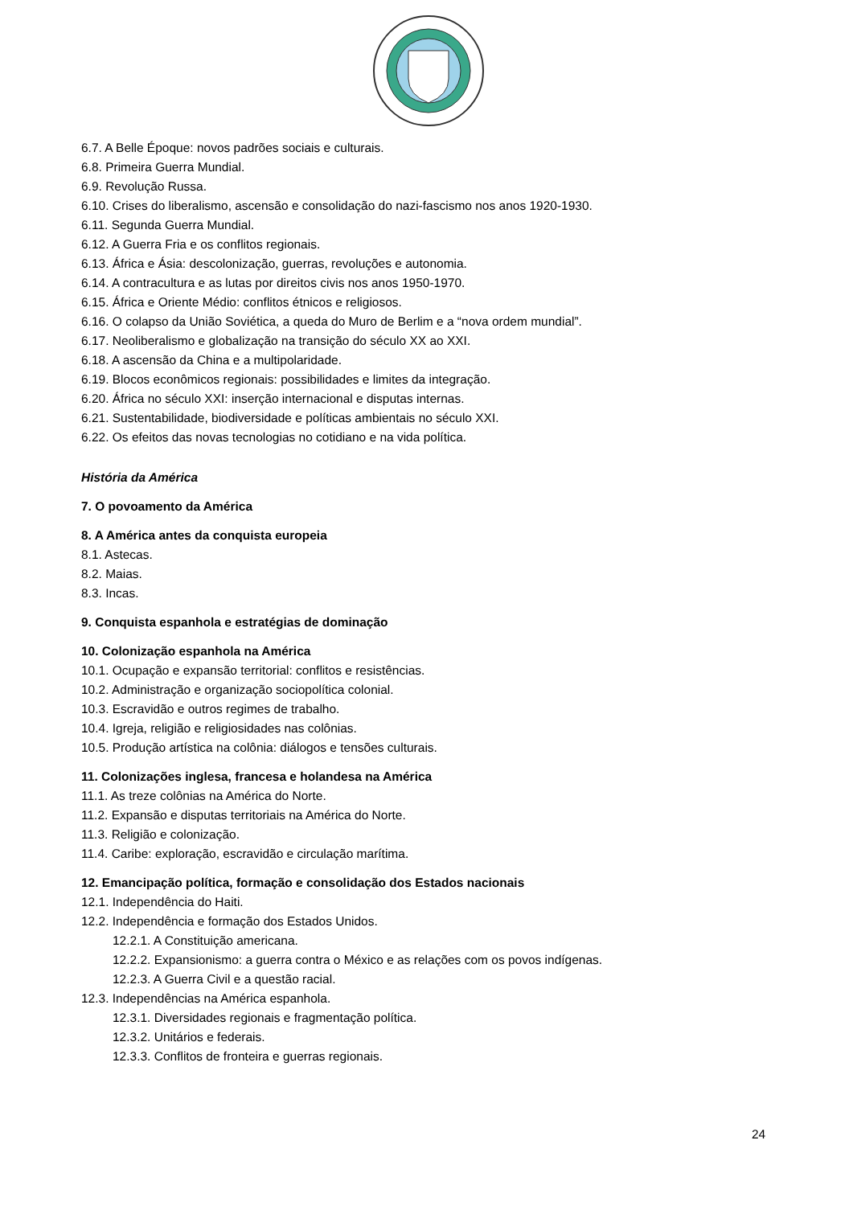6.7. A Belle Époque: novos padrões sociais e culturais.
6.8. Primeira Guerra Mundial.
6.9. Revolução Russa.
6.10. Crises do liberalismo, ascensão e consolidação do nazi-fascismo nos anos 1920-1930.
6.11. Segunda Guerra Mundial.
6.12. A Guerra Fria e os conflitos regionais.
6.13. África e Ásia: descolonização, guerras, revoluções e autonomia.
6.14. A contracultura e as lutas por direitos civis nos anos 1950-1970.
6.15. África e Oriente Médio: conflitos étnicos e religiosos.
6.16. O colapso da União Soviética, a queda do Muro de Berlim e a “nova ordem mundial”.
6.17. Neoliberalismo e globalização na transição do século XX ao XXI.
6.18. A ascensão da China e a multipolaridade.
6.19. Blocos econômicos regionais: possibilidades e limites da integração.
6.20. África no século XXI: inserção internacional e disputas internas.
6.21. Sustentabilidade, biodiversidade e políticas ambientais no século XXI.
6.22. Os efeitos das novas tecnologias no cotidiano e na vida política.
História da América
7. O povoamento da América
8. A América antes da conquista europeia
8.1. Astecas.
8.2. Maias.
8.3. Incas.
9. Conquista espanhola e estratégias de dominação
10. Colonização espanhola na América
10.1. Ocupação e expansão territorial: conflitos e resistências.
10.2. Administração e organização sociopolítica colonial.
10.3. Escravidão e outros regimes de trabalho.
10.4. Igreja, religião e religiosidades nas colônias.
10.5. Produção artística na colônia: diálogos e tensões culturais.
11. Colonizações inglesa, francesa e holandesa na América
11.1. As treze colônias na América do Norte.
11.2. Expansão e disputas territoriais na América do Norte.
11.3. Religião e colonização.
11.4. Caribe: exploração, escravidão e circulação marítima.
12. Emancipação política, formação e consolidação dos Estados nacionais
12.1. Independência do Haiti.
12.2. Independência e formação dos Estados Unidos.
12.2.1. A Constituição americana.
12.2.2. Expansionismo: a guerra contra o México e as relações com os povos indígenas.
12.2.3. A Guerra Civil e a questão racial.
12.3. Independências na América espanhola.
12.3.1. Diversidades regionais e fragmentação política.
12.3.2. Unitários e federais.
12.3.3. Conflitos de fronteira e guerras regionais.
24